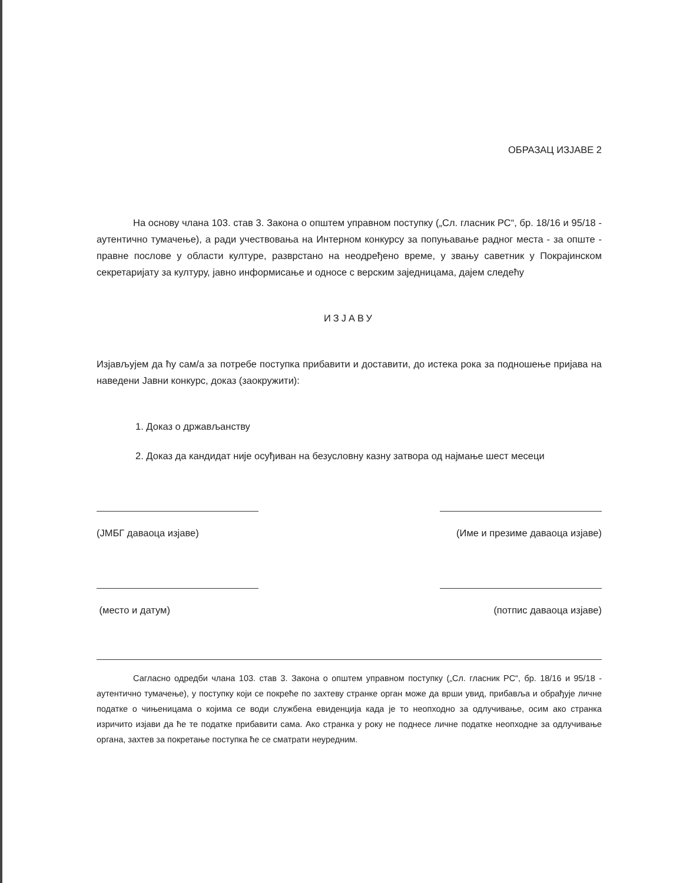ОБРАЗАЦ ИЗЈАВЕ 2
На основу члана 103. став 3. Закона о општем управном поступку („Сл. гласник РС“, бр. 18/16 и 95/18 - аутентично тумачење), а ради учествовања на Интерном конкурсу за попуњавање радног места - за опште - правне послове у области културе, разврстано на неодређено време, у звању саветник у Покрајинском секретаријату за културу, јавно информисање и односе с верским заједницама, дајем следећу
ИЗЈАВУ
Изјављујем да ћу сам/а за потребе поступка прибавити и доставити, до истека рока за подношење пријава на наведени Јавни конкурс, доказ (заокружити):
1. Доказ о држављанству
2. Доказ да кандидат није осуђиван на безусловну казну затвора од најмање шест месеци
(ЈМБГ даваоца изјаве) (Име и презиме даваоца изјаве)
(место и датум) (потпис даваоца изјаве)
Сагласно одредби члана 103. став 3. Закона о општем управном поступку („Сл. гласник РС“, бр. 18/16 и 95/18 - аутентично тумачење), у поступку који се покреће по захтеву странке орган може да врши увид, прибавља и обрађује личне податке о чињеницама о којима се води службена евиденција када је то неопходно за одлучивање, осим ако странка изричито изјави да ће те податке прибавити сама. Ако странка у року не поднесе личне податке неопходне за одлучивање органа, захтев за покретање поступка ће се сматрати неуредним.